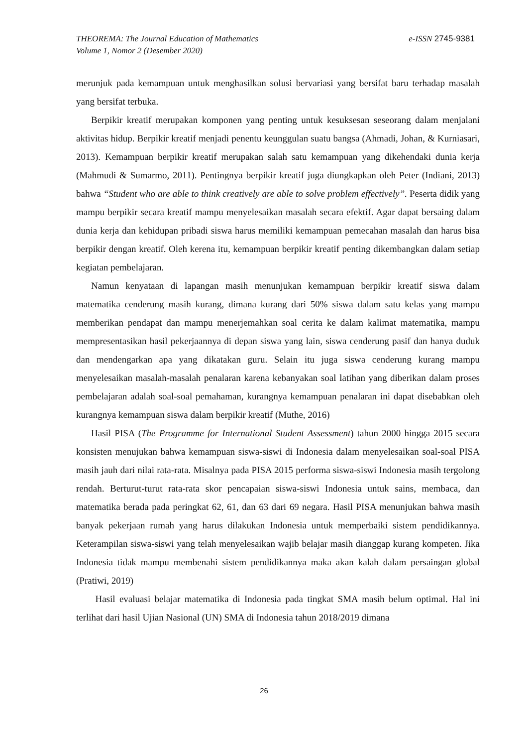THEOREMA: The Journal Education of Mathematics
Volume 1, Nomor 2 (Desember 2020)
e-ISSN 2745-9381
merunjuk pada kemampuan untuk menghasilkan solusi bervariasi yang bersifat baru terhadap masalah yang bersifat terbuka.
Berpikir kreatif merupakan komponen yang penting untuk kesuksesan seseorang dalam menjalani aktivitas hidup. Berpikir kreatif menjadi penentu keunggulan suatu bangsa (Ahmadi, Johan, & Kurniasari, 2013). Kemampuan berpikir kreatif merupakan salah satu kemampuan yang dikehendaki dunia kerja (Mahmudi & Sumarmo, 2011). Pentingnya berpikir kreatif juga diungkapkan oleh Peter (Indiani, 2013) bahwa “Student who are able to think creatively are able to solve problem effectively”. Peserta didik yang mampu berpikir secara kreatif mampu menyelesaikan masalah secara efektif. Agar dapat bersaing dalam dunia kerja dan kehidupan pribadi siswa harus memiliki kemampuan pemecahan masalah dan harus bisa berpikir dengan kreatif. Oleh kerena itu, kemampuan berpikir kreatif penting dikembangkan dalam setiap kegiatan pembelajaran.
Namun kenyataan di lapangan masih menunjukan kemampuan berpikir kreatif siswa dalam matematika cenderung masih kurang, dimana kurang dari 50% siswa dalam satu kelas yang mampu memberikan pendapat dan mampu menerjemahkan soal cerita ke dalam kalimat matematika, mampu mempresentasikan hasil pekerjaannya di depan siswa yang lain, siswa cenderung pasif dan hanya duduk dan mendengarkan apa yang dikatakan guru. Selain itu juga siswa cenderung kurang mampu menyelesaikan masalah-masalah penalaran karena kebanyakan soal latihan yang diberikan dalam proses pembelajaran adalah soal-soal pemahaman, kurangnya kemampuan penalaran ini dapat disebabkan oleh kurangnya kemampuan siswa dalam berpikir kreatif (Muthe, 2016)
Hasil PISA (The Programme for International Student Assessment) tahun 2000 hingga 2015 secara konsisten menujukan bahwa kemampuan siswa-siswi di Indonesia dalam menyelesaikan soal-soal PISA masih jauh dari nilai rata-rata. Misalnya pada PISA 2015 performa siswa-siswi Indonesia masih tergolong rendah. Berturut-turut rata-rata skor pencapaian siswa-siswi Indonesia untuk sains, membaca, dan matematika berada pada peringkat 62, 61, dan 63 dari 69 negara. Hasil PISA menunjukan bahwa masih banyak pekerjaan rumah yang harus dilakukan Indonesia untuk memperbaiki sistem pendidikannya. Keterampilan siswa-siswi yang telah menyelesaikan wajib belajar masih dianggap kurang kompeten. Jika Indonesia tidak mampu membenahi sistem pendidikannya maka akan kalah dalam persaingan global (Pratiwi, 2019)
Hasil evaluasi belajar matematika di Indonesia pada tingkat SMA masih belum optimal. Hal ini terlihat dari hasil Ujian Nasional (UN) SMA di Indonesia tahun 2018/2019 dimana
26